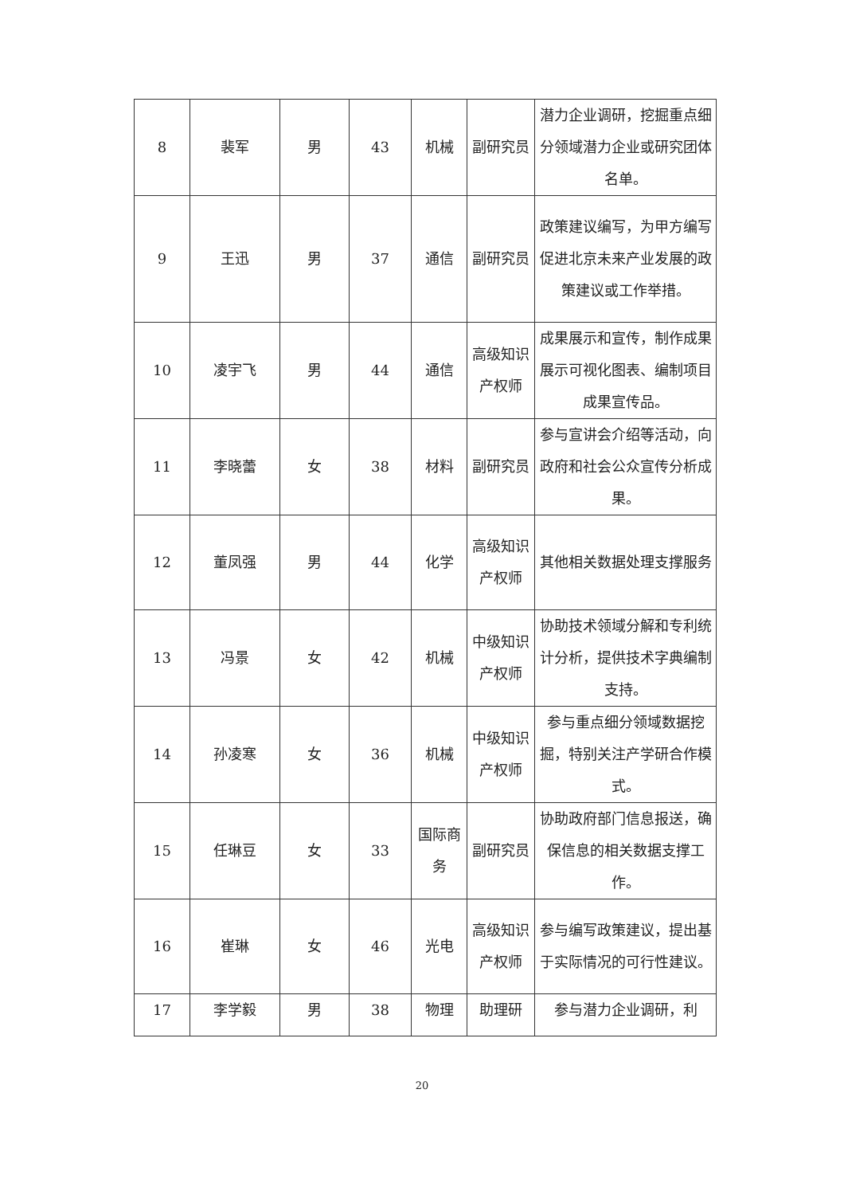| 8 | 裴军 | 男 | 43 | 机械 | 副研究员 | 潜力企业调研，挖掘重点细分领域潜力企业或研究团体名单。 |
| 9 | 王迅 | 男 | 37 | 通信 | 副研究员 | 政策建议编写，为甲方编写促进北京未来产业发展的政策建议或工作举措。 |
| 10 | 凌宇飞 | 男 | 44 | 通信 | 高级知识产权师 | 成果展示和宣传，制作成果展示可视化图表、编制项目成果宣传品。 |
| 11 | 李晓蕾 | 女 | 38 | 材料 | 副研究员 | 参与宣讲会介绍等活动，向政府和社会公众宣传分析成果。 |
| 12 | 董凤强 | 男 | 44 | 化学 | 高级知识产权师 | 其他相关数据处理支撑服务 |
| 13 | 冯景 | 女 | 42 | 机械 | 中级知识产权师 | 协助技术领域分解和专利统计分析，提供技术字典编制支持。 |
| 14 | 孙凌寒 | 女 | 36 | 机械 | 中级知识产权师 | 参与重点细分领域数据挖掘，特别关注产学研合作模式。 |
| 15 | 任琳豆 | 女 | 33 | 国际商务 | 副研究员 | 协助政府部门信息报送，确保信息的相关数据支撑工作。 |
| 16 | 崔琳 | 女 | 46 | 光电 | 高级知识产权师 | 参与编写政策建议，提出基于实际情况的可行性建议。 |
| 17 | 李学毅 | 男 | 38 | 物理 | 助理研 | 参与潜力企业调研，利 |
20